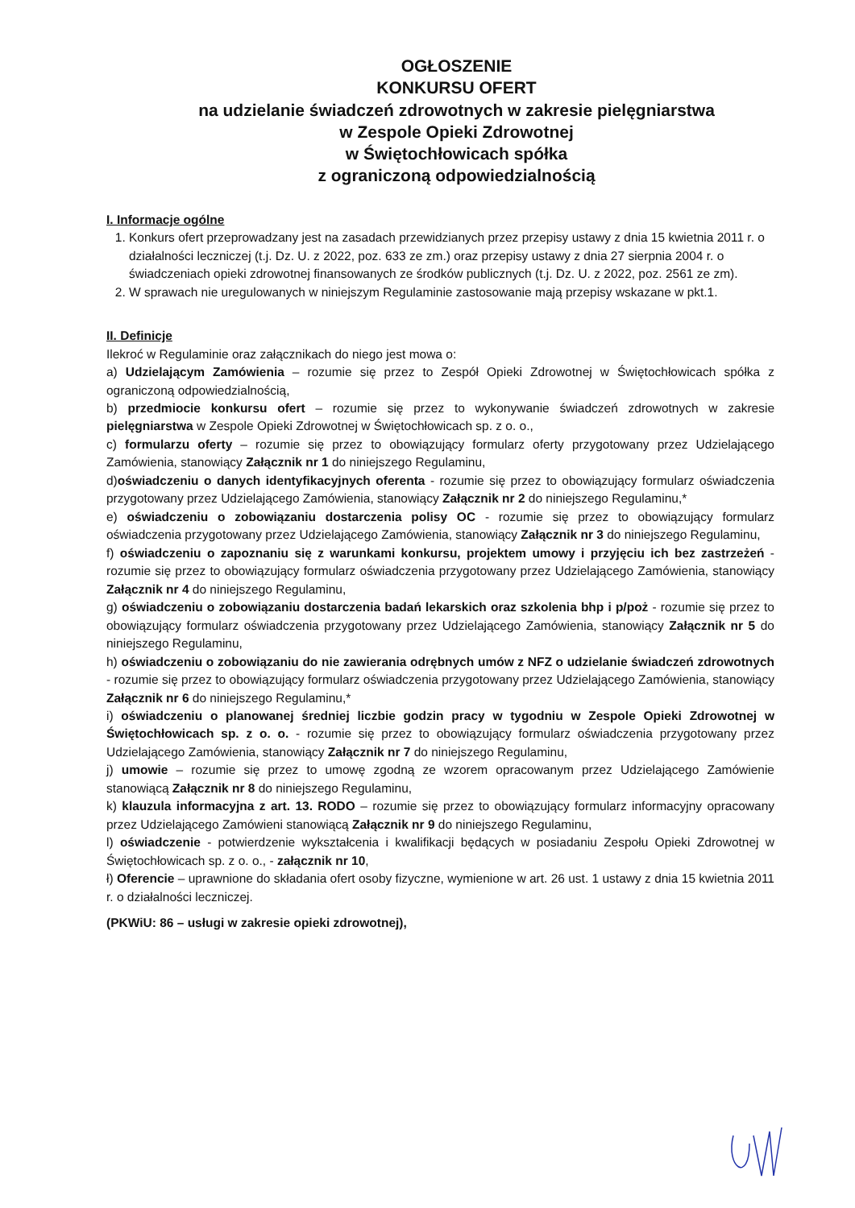OGŁOSZENIE
KONKURSU OFERT
na udzielanie świadczeń zdrowotnych w zakresie pielęgniarstwa
w Zespole Opieki Zdrowotnej
w Świętochłowicach spółka
z ograniczoną odpowiedzialnością
I. Informacje ogólne
1. Konkurs ofert przeprowadzany jest na zasadach przewidzianych przez przepisy ustawy z dnia 15 kwietnia 2011 r. o działalności leczniczej (t.j. Dz. U. z 2022, poz. 633 ze zm.) oraz przepisy ustawy z dnia 27 sierpnia 2004 r. o świadczeniach opieki zdrowotnej finansowanych ze środków publicznych (t.j. Dz. U. z 2022, poz. 2561 ze zm).
2. W sprawach nie uregulowanych w niniejszym Regulaminie zastosowanie mają przepisy wskazane w pkt.1.
II. Definicje
Ilekroć w Regulaminie oraz załącznikach do niego jest mowa o:
a) Udzielającym Zamówienia – rozumie się przez to Zespół Opieki Zdrowotnej w Świętochłowicach spółka z ograniczoną odpowiedzialnością,
b) przedmiocie konkursu ofert – rozumie się przez to wykonywanie świadczeń zdrowotnych w zakresie pielęgniarstwa w Zespole Opieki Zdrowotnej w Świętochłowicach sp. z o. o.,
c) formularzu oferty – rozumie się przez to obowiązujący formularz oferty przygotowany przez Udzielającego Zamówienia, stanowiący Załącznik nr 1 do niniejszego Regulaminu,
d)oświadczeniu o danych identyfikacyjnych oferenta - rozumie się przez to obowiązujący formularz oświadczenia przygotowany przez Udzielającego Zamówienia, stanowiący Załącznik nr 2 do niniejszego Regulaminu,*
e) oświadczeniu o zobowiązaniu dostarczenia polisy OC - rozumie się przez to obowiązujący formularz oświadczenia przygotowany przez Udzielającego Zamówienia, stanowiący Załącznik nr 3 do niniejszego Regulaminu,
f) oświadczeniu o zapoznaniu się z warunkami konkursu, projektem umowy i przyjęciu ich bez zastrzeżeń - rozumie się przez to obowiązujący formularz oświadczenia przygotowany przez Udzielającego Zamówienia, stanowiący Załącznik nr 4 do niniejszego Regulaminu,
g) oświadczeniu o zobowiązaniu dostarczenia badań lekarskich oraz szkolenia bhp i p/poż - rozumie się przez to obowiązujący formularz oświadczenia przygotowany przez Udzielającego Zamówienia, stanowiący Załącznik nr 5 do niniejszego Regulaminu,
h) oświadczeniu o zobowiązaniu do nie zawierania odrębnych umów z NFZ o udzielanie świadczeń zdrowotnych - rozumie się przez to obowiązujący formularz oświadczenia przygotowany przez Udzielającego Zamówienia, stanowiący Załącznik nr 6 do niniejszego Regulaminu,*
i) oświadczeniu o planowanej średniej liczbie godzin pracy w tygodniu w Zespole Opieki Zdrowotnej w Świętochłowicach sp. z o. o. - rozumie się przez to obowiązujący formularz oświadczenia przygotowany przez Udzielającego Zamówienia, stanowiący Załącznik nr 7 do niniejszego Regulaminu,
j) umowie – rozumie się przez to umowę zgodną ze wzorem opracowanym przez Udzielającego Zamówienie stanowiącą Załącznik nr 8 do niniejszego Regulaminu,
k) klauzula informacyjna z art. 13. RODO – rozumie się przez to obowiązujący formularz informacyjny opracowany przez Udzielającego Zamówieni stanowiącą Załącznik nr 9 do niniejszego Regulaminu,
l) oświadczenie - potwierdzenie wykształcenia i kwalifikacji będących w posiadaniu Zespołu Opieki Zdrowotnej w Świętochłowicach sp. z o. o., - załącznik nr 10,
ł) Oferencie – uprawnione do składania ofert osoby fizyczne, wymienione w art. 26 ust. 1 ustawy z dnia 15 kwietnia 2011 r. o działalności leczniczej.
(PKWiU: 86 – usługi w zakresie opieki zdrowotnej),